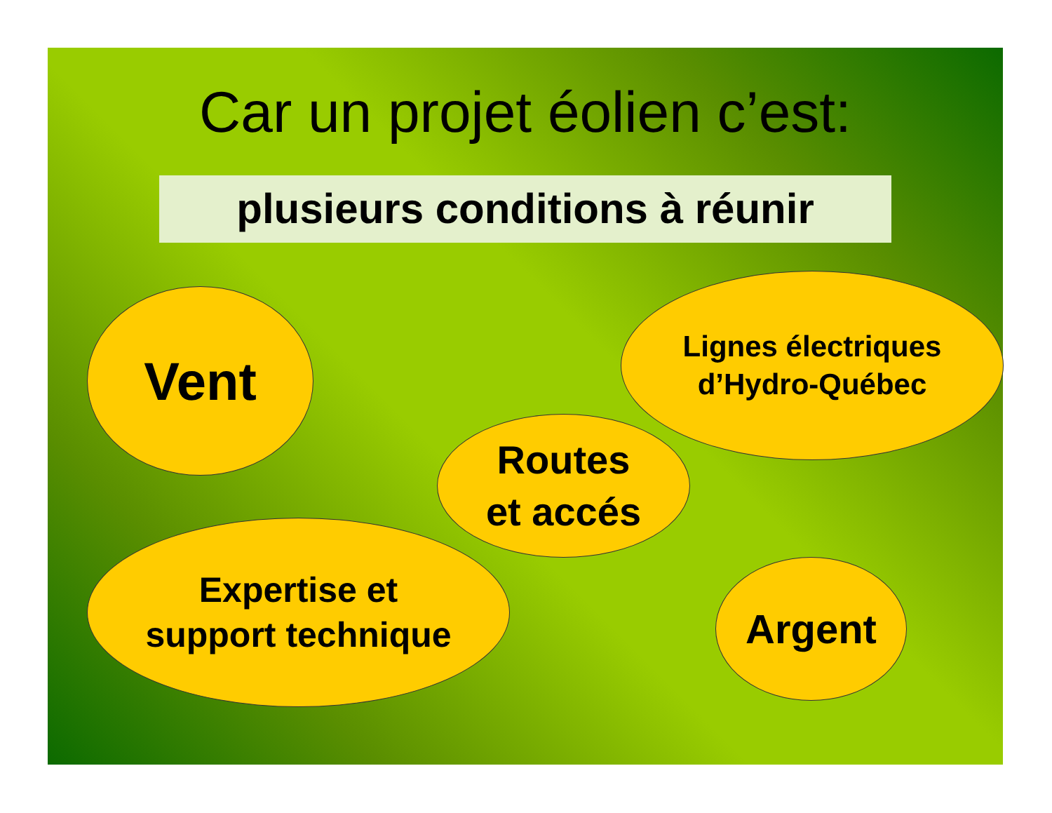Car un projet éolien c’est:
plusieurs conditions à réunir
Vent
Lignes électriques
d’Hydro-Québec
Routes
et accés
Expertise et
support technique
Argent